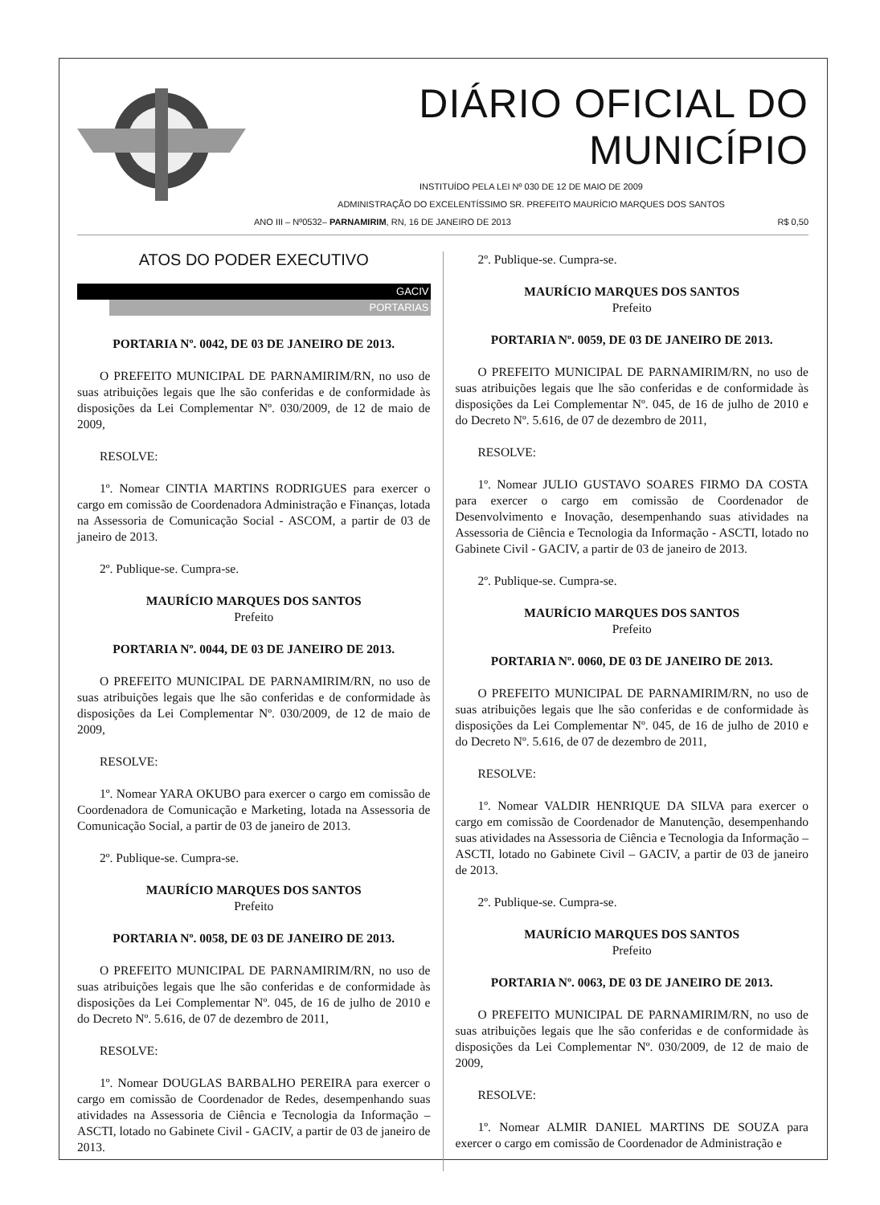DIÁRIO OFICIAL DO MUNICÍPIO
INSTITUÍDO PELA LEI Nº 030 DE 12 DE MAIO DE 2009
ADMINISTRAÇÃO DO EXCELENTÍSSIMO SR. PREFEITO MAURÍCIO MARQUES DOS SANTOS
ANO III – Nº0532– PARNAMIRIM, RN, 16 DE JANEIRO DE 2013 R$ 0,50
ATOS DO PODER EXECUTIVO
GACIV
PORTARIAS
PORTARIA Nº. 0042, DE 03 DE JANEIRO DE 2013.
O PREFEITO MUNICIPAL DE PARNAMIRIM/RN, no uso de suas atribuições legais que lhe são conferidas e de conformidade às disposições da Lei Complementar Nº. 030/2009, de 12 de maio de 2009,
RESOLVE:
1º. Nomear CINTIA MARTINS RODRIGUES para exercer o cargo em comissão de Coordenadora Administração e Finanças, lotada na Assessoria de Comunicação Social - ASCOM, a partir de 03 de janeiro de 2013.
2º. Publique-se. Cumpra-se.
MAURÍCIO MARQUES DOS SANTOS
Prefeito
PORTARIA Nº. 0044, DE 03 DE JANEIRO DE 2013.
O PREFEITO MUNICIPAL DE PARNAMIRIM/RN, no uso de suas atribuições legais que lhe são conferidas e de conformidade às disposições da Lei Complementar Nº. 030/2009, de 12 de maio de 2009,
RESOLVE:
1º. Nomear YARA OKUBO para exercer o cargo em comissão de Coordenadora de Comunicação e Marketing, lotada na Assessoria de Comunicação Social, a partir de 03 de janeiro de 2013.
2º. Publique-se. Cumpra-se.
MAURÍCIO MARQUES DOS SANTOS
Prefeito
PORTARIA Nº. 0058, DE 03 DE JANEIRO DE 2013.
O PREFEITO MUNICIPAL DE PARNAMIRIM/RN, no uso de suas atribuições legais que lhe são conferidas e de conformidade às disposições da Lei Complementar Nº. 045, de 16 de julho de 2010 e do Decreto Nº. 5.616, de 07 de dezembro de 2011,
RESOLVE:
1º. Nomear DOUGLAS BARBALHO PEREIRA para exercer o cargo em comissão de Coordenador de Redes, desempenhando suas atividades na Assessoria de Ciência e Tecnologia da Informação – ASCTI, lotado no Gabinete Civil - GACIV, a partir de 03 de janeiro de 2013.
2º. Publique-se. Cumpra-se.
MAURÍCIO MARQUES DOS SANTOS
Prefeito
PORTARIA Nº. 0059, DE 03 DE JANEIRO DE 2013.
O PREFEITO MUNICIPAL DE PARNAMIRIM/RN, no uso de suas atribuições legais que lhe são conferidas e de conformidade às disposições da Lei Complementar Nº. 045, de 16 de julho de 2010 e do Decreto Nº. 5.616, de 07 de dezembro de 2011,
RESOLVE:
1º. Nomear JULIO GUSTAVO SOARES FIRMO DA COSTA para exercer o cargo em comissão de Coordenador de Desenvolvimento e Inovação, desempenhando suas atividades na Assessoria de Ciência e Tecnologia da Informação - ASCTI, lotado no Gabinete Civil - GACIV, a partir de 03 de janeiro de 2013.
2º. Publique-se. Cumpra-se.
MAURÍCIO MARQUES DOS SANTOS
Prefeito
PORTARIA Nº. 0060, DE 03 DE JANEIRO DE 2013.
O PREFEITO MUNICIPAL DE PARNAMIRIM/RN, no uso de suas atribuições legais que lhe são conferidas e de conformidade às disposições da Lei Complementar Nº. 045, de 16 de julho de 2010 e do Decreto Nº. 5.616, de 07 de dezembro de 2011,
RESOLVE:
1º. Nomear VALDIR HENRIQUE DA SILVA para exercer o cargo em comissão de Coordenador de Manutenção, desempenhando suas atividades na Assessoria de Ciência e Tecnologia da Informação – ASCTI, lotado no Gabinete Civil – GACIV, a partir de 03 de janeiro de 2013.
2º. Publique-se. Cumpra-se.
MAURÍCIO MARQUES DOS SANTOS
Prefeito
PORTARIA Nº. 0063, DE 03 DE JANEIRO DE 2013.
O PREFEITO MUNICIPAL DE PARNAMIRIM/RN, no uso de suas atribuições legais que lhe são conferidas e de conformidade às disposições da Lei Complementar Nº. 030/2009, de 12 de maio de 2009,
RESOLVE:
1º. Nomear ALMIR DANIEL MARTINS DE SOUZA para exercer o cargo em comissão de Coordenador de Administração e